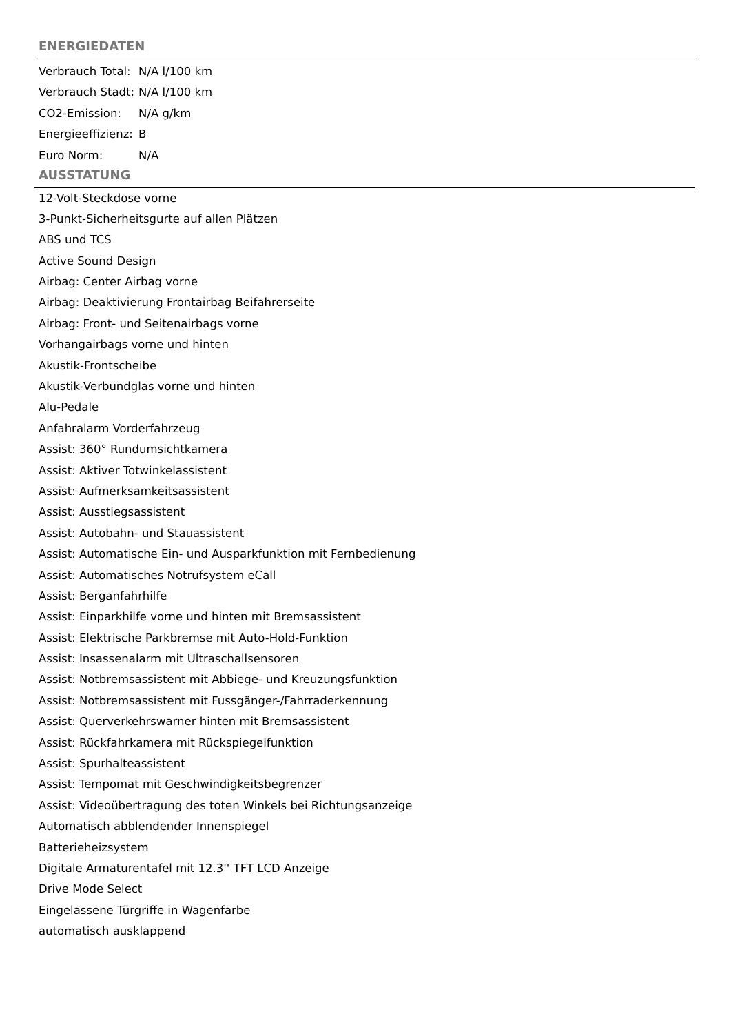ENERGIEDATEN
| Verbrauch Total: | N/A l/100 km |
| Verbrauch Stadt: | N/A l/100 km |
| CO2-Emission: | N/A g/km |
| Energieeffizienz: | B |
| Euro Norm: | N/A |
AUSSTATUNG
12-Volt-Steckdose vorne
3-Punkt-Sicherheitsgurte auf allen Plätzen
ABS und TCS
Active Sound Design
Airbag: Center Airbag vorne
Airbag: Deaktivierung Frontairbag Beifahrerseite
Airbag: Front- und Seitenairbags vorne
Vorhangairbags vorne und hinten
Akustik-Frontscheibe
Akustik-Verbundglas vorne und hinten
Alu-Pedale
Anfahralarm Vorderfahrzeug
Assist: 360° Rundumsichtkamera
Assist: Aktiver Totwinkelassistent
Assist: Aufmerksamkeitsassistent
Assist: Ausstiegsassistent
Assist: Autobahn- und Stauassistent
Assist: Automatische Ein- und Ausparkfunktion mit Fernbedienung
Assist: Automatisches Notrufsystem eCall
Assist: Berganfahrhilfe
Assist: Einparkhilfe vorne und hinten mit Bremsassistent
Assist: Elektrische Parkbremse mit Auto-Hold-Funktion
Assist: Insassenalarm mit Ultraschallsensoren
Assist: Notbremsassistent mit Abbiege- und Kreuzungsfunktion
Assist: Notbremsassistent mit Fussgänger-/Fahrraderkennung
Assist: Querverkehrswarner hinten mit Bremsassistent
Assist: Rückfahrkamera mit Rückspiegelfunktion
Assist: Spurhalteassistent
Assist: Tempomat mit Geschwindigkeitsbegrenzer
Assist: Videoübertragung des toten Winkels bei Richtungsanzeige
Automatisch abblendender Innenspiegel
Batterieheizsystem
Digitale Armaturentafel mit 12.3'' TFT LCD Anzeige
Drive Mode Select
Eingelassene Türgriffe in Wagenfarbe
automatisch ausklappend